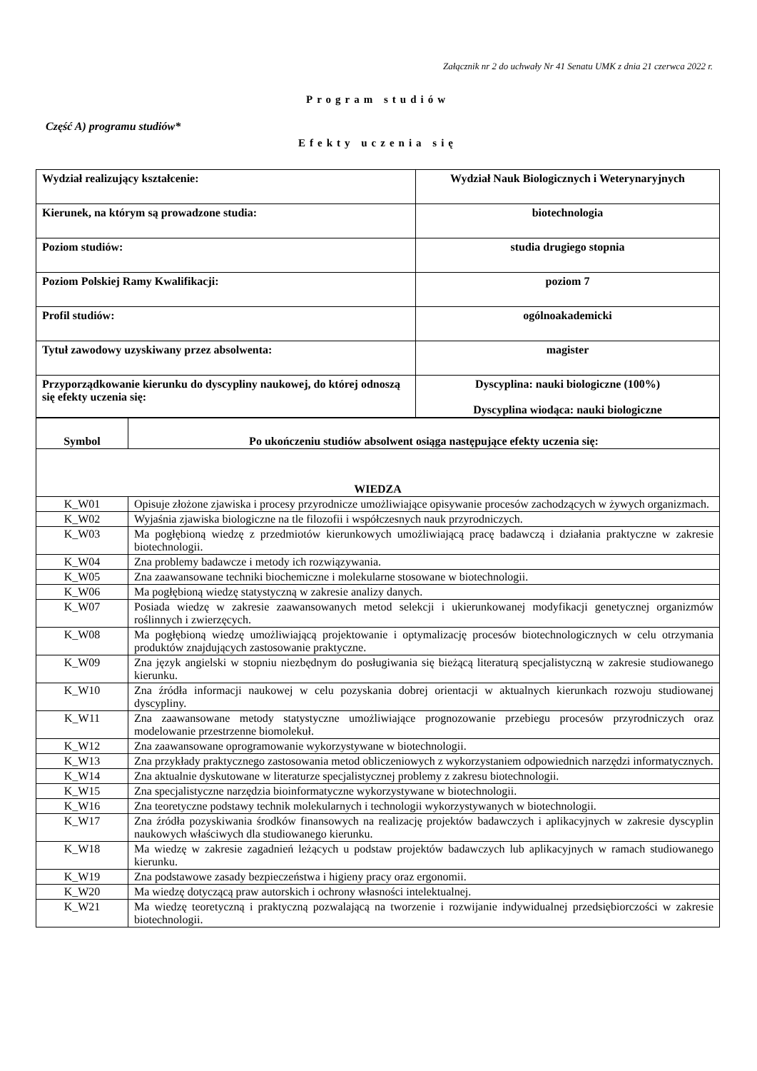Załącznik nr 2 do uchwały Nr 41 Senatu UMK z dnia 21 czerwca 2022 r.
Program studiów
Część A) programu studiów*
Efekty uczenia się
| Wydział realizujący kształcenie: | Wydział Nauk Biologicznych i Weterynaryjnych |
| Kierunek, na którym są prowadzone studia: | biotechnologia |
| Poziom studiów: | studia drugiego stopnia |
| Poziom Polskiej Ramy Kwalifikacji: | poziom 7 |
| Profil studiów: | ogólnoakademicki |
| Tytuł zawodowy uzyskiwany przez absolwenta: | magister |
| Przyporządkowanie kierunku do dyscypliny naukowej, do której odnoszą się efekty uczenia się: | Dyscyplina: nauki biologiczne (100%) Dyscyplina wiodąca: nauki biologiczne |
| Symbol | Po ukończeniu studiów absolwent osiąga następujące efekty uczenia się: |
| --- | --- |
| WIEDZA | |
| K_W01 | Opisuje złożone zjawiska i procesy przyrodnicze umożliwiające opisywanie procesów zachodzących w żywych organizmach. |
| K_W02 | Wyjaśnia zjawiska biologiczne na tle filozofii i współczesnych nauk przyrodniczych. |
| K_W03 | Ma pogłębioną wiedzę z przedmiotów kierunkowych umożliwiającą pracę badawczą i działania praktyczne w zakresie biotechnologii. |
| K_W04 | Zna problemy badawcze i metody ich rozwiązywania. |
| K_W05 | Zna zaawansowane techniki biochemiczne i molekularne stosowane w biotechnologii. |
| K_W06 | Ma pogłębioną wiedzę statystyczną w zakresie analizy danych. |
| K_W07 | Posiada wiedzę w zakresie zaawansowanych metod selekcji i ukierunkowanej modyfikacji genetycznej organizmów roślinnych i zwierzęcych. |
| K_W08 | Ma pogłębioną wiedzę umożliwiającą projektowanie i optymalizację procesów biotechnologicznych w celu otrzymania produktów znajdujących zastosowanie praktyczne. |
| K_W09 | Zna język angielski w stopniu niezbędnym do posługiwania się bieżącą literaturą specjalistyczną w zakresie studiowanego kierunku. |
| K_W10 | Zna źródła informacji naukowej w celu pozyskania dobrej orientacji w aktualnych kierunkach rozwoju studiowanej dyscypliny. |
| K_W11 | Zna zaawansowane metody statystyczne umożliwiające prognozowanie przebiegu procesów przyrodniczych oraz modelowanie przestrzenne biomolekuł. |
| K_W12 | Zna zaawansowane oprogramowanie wykorzystywane w biotechnologii. |
| K_W13 | Zna przykłady praktycznego zastosowania metod obliczeniowych z wykorzystaniem odpowiednich narzędzi informatycznych. |
| K_W14 | Zna aktualnie dyskutowane w literaturze specjalistycznej problemy z zakresu biotechnologii. |
| K_W15 | Zna specjalistyczne narzędzia bioinformatyczne wykorzystywane w biotechnologii. |
| K_W16 | Zna teoretyczne podstawy technik molekularnych i technologii wykorzystywanych w biotechnologii. |
| K_W17 | Zna źródła pozyskiwania środków finansowych na realizację projektów badawczych i aplikacyjnych w zakresie dyscyplin naukowych właściwych dla studiowanego kierunku. |
| K_W18 | Ma wiedzę w zakresie zagadnień leżących u podstaw projektów badawczych lub aplikacyjnych w ramach studiowanego kierunku. |
| K_W19 | Zna podstawowe zasady bezpieczeństwa i higieny pracy oraz ergonomii. |
| K_W20 | Ma wiedzę dotyczącą praw autorskich i ochrony własności intelektualnej. |
| K_W21 | Ma wiedzę teoretyczną i praktyczną pozwalającą na tworzenie i rozwijanie indywidualnej przedsiębiorczości w zakresie biotechnologii. |